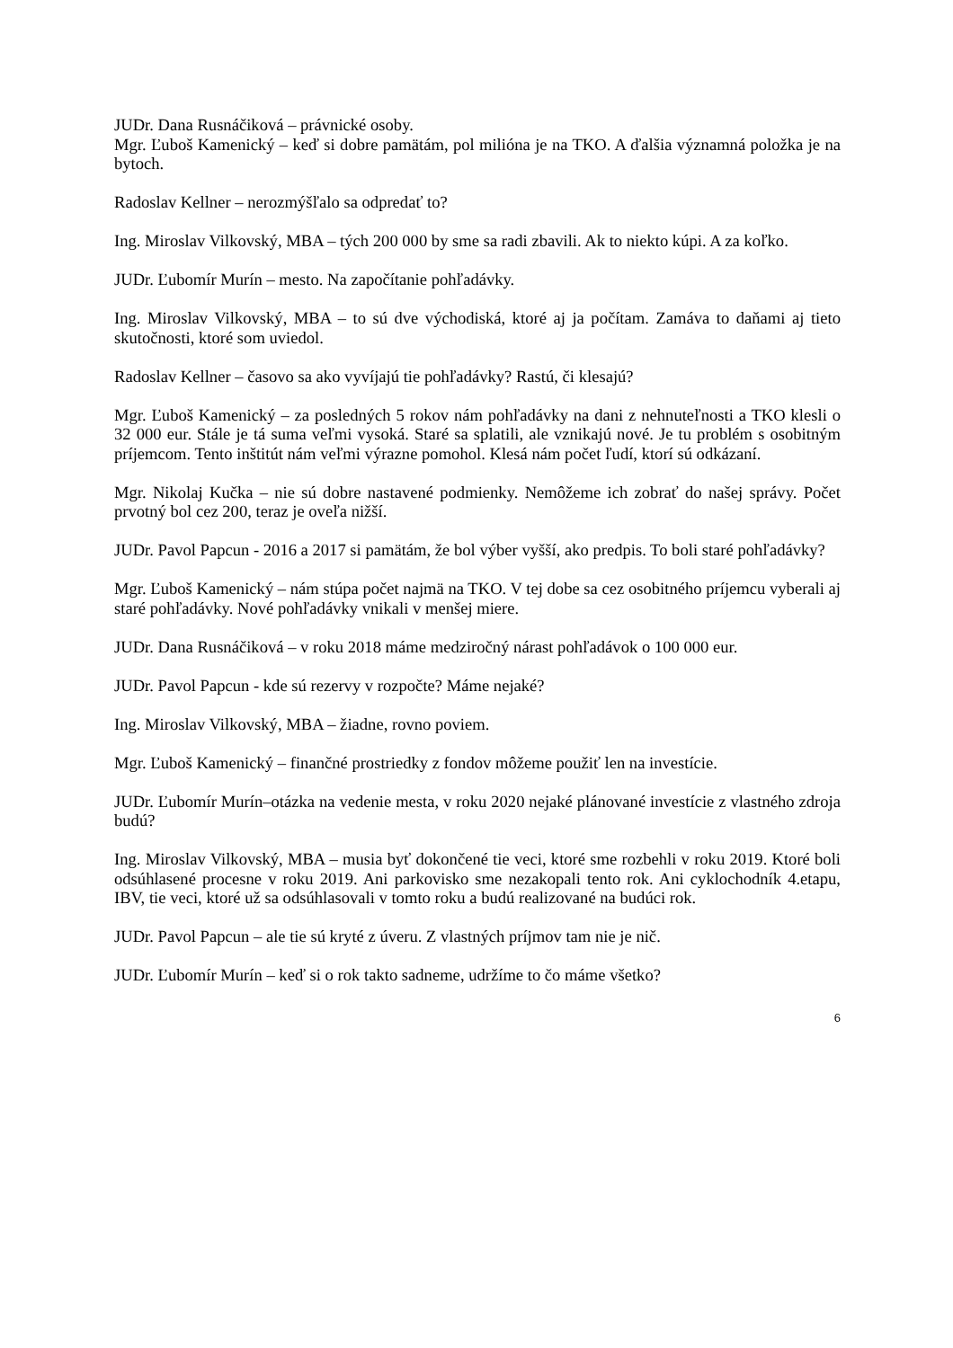JUDr. Dana Rusnáčiková – právnické osoby.
Mgr. Ľuboš Kamenický – keď si dobre pamätám, pol milióna je na TKO. A ďalšia významná položka je na bytoch.
Radoslav Kellner – nerozmýšľalo sa odpredať to?
Ing. Miroslav Vilkovský, MBA – tých 200 000 by sme sa radi zbavili. Ak to niekto kúpi. A za koľko.
JUDr. Ľubomír Murín – mesto. Na započítanie pohľadávky.
Ing. Miroslav Vilkovský, MBA – to sú dve východiská, ktoré aj ja počítam. Zamáva to daňami aj tieto skutočnosti, ktoré som uviedol.
Radoslav Kellner – časovo sa ako vyvíjajú tie pohľadávky? Rastú, či klesajú?
Mgr. Ľuboš Kamenický – za posledných 5 rokov nám pohľadávky na dani z nehnuteľnosti a TKO klesli o 32 000 eur. Stále je tá suma veľmi vysoká. Staré sa splatili, ale vznikajú nové. Je tu problém s osobitným príjemcom. Tento inštitút nám veľmi výrazne pomohol. Klesá nám počet ľudí, ktorí sú odkázaní.
Mgr. Nikolaj Kučka – nie sú dobre nastavené podmienky. Nemôžeme ich zobrať do našej správy. Počet prvotný bol cez 200, teraz je oveľa nižší.
JUDr. Pavol Papcun - 2016 a 2017 si pamätám, že bol výber vyšší, ako predpis. To boli staré pohľadávky?
Mgr. Ľuboš Kamenický – nám stúpa počet najmä na TKO. V tej dobe sa cez osobitného príjemcu vyberali aj staré pohľadávky. Nové pohľadávky vnikali v menšej miere.
JUDr. Dana Rusnáčiková – v roku 2018 máme medziročný nárast pohľadávok o 100 000 eur.
JUDr. Pavol Papcun - kde sú rezervy v rozpočte? Máme nejaké?
Ing. Miroslav Vilkovský, MBA – žiadne, rovno poviem.
Mgr. Ľuboš Kamenický – finančné prostriedky z fondov môžeme použiť len na investície.
JUDr. Ľubomír Murín–otázka na vedenie mesta, v roku 2020 nejaké plánované investície z vlastného zdroja budú?
Ing. Miroslav Vilkovský, MBA – musia byť dokončené tie veci, ktoré sme rozbehli v roku 2019. Ktoré boli odsúhlasené procesne v roku 2019. Ani parkovisko sme nezakopali tento rok. Ani cyklochodník 4.etapu, IBV, tie veci, ktoré už sa odsúhlasovali v tomto roku a budú realizované na budúci rok.
JUDr. Pavol Papcun – ale tie sú kryté z úveru. Z vlastných príjmov tam nie je nič.
JUDr. Ľubomír Murín – keď si o rok takto sadneme, udržíme to čo máme všetko?
6